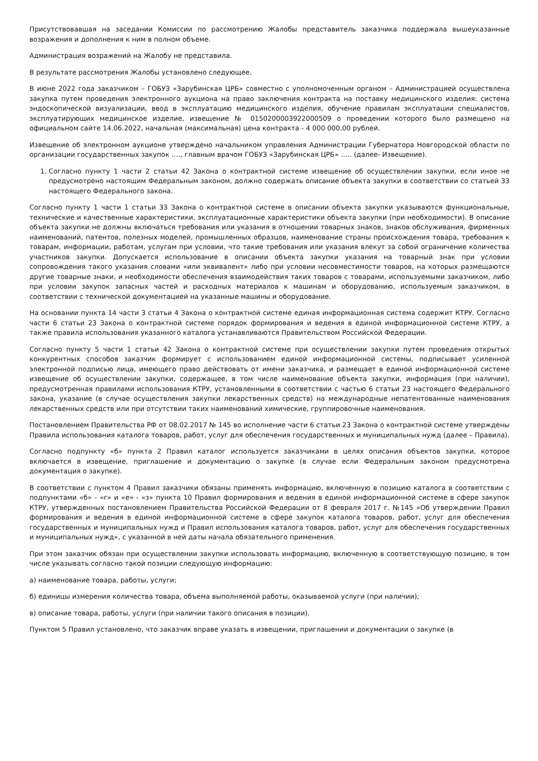Присутствовавшая на заседании Комиссии по рассмотрению Жалобы представитель заказчика поддержала вышеуказанные возражения и дополнения к ним в полном объеме.
Администрация возражений на Жалобу не представила.
В результате рассмотрения Жалобы установлено следующее.
В июне 2022 года заказчиком – ГОБУЗ «Зарубинская ЦРБ» совместно с уполномоченным органом – Администрацией осуществлена закупка путем проведения электронного аукциона на право заключения контракта на поставку медицинского изделия: система эндоскопической визуализации, ввод в эксплуатацию медицинского изделия, обучение правилам эксплуатации специалистов, эксплуатирующих медицинское изделие, извещение № 0150200003922000509 о проведении которого было размещено на официальном сайте 14.06.2022, начальная (максимальная) цена контракта - 4 000 000,00 рублей.
Извещение об электронном аукционе утверждено начальником управления Администрации Губернатора Новгородской области по организации государственных закупок …., главным врачом ГОБУЗ «Зарубинская ЦРБ» ….. (далее- Извещение).
1. Согласно пункту 1 части 2 статьи 42 Закона о контрактной системе извещение об осуществлении закупки, если иное не предусмотрено настоящим Федеральным законом, должно содержать описание объекта закупки в соответствии со статьей 33 настоящего Федерального закона.
Согласно пункту 1 части 1 статьи 33 Закона о контрактной системе в описании объекта закупки указываются функциональные, технические и качественные характеристики, эксплуатационные характеристики объекта закупки (при необходимости). В описание объекта закупки не должны включаться требования или указания в отношении товарных знаков, знаков обслуживания, фирменных наименований, патентов, полезных моделей, промышленных образцов, наименование страны происхождения товара, требования к товарам, информации, работам, услугам при условии, что такие требования или указания влекут за собой ограничение количества участников закупки. Допускается использование в описании объекта закупки указания на товарный знак при условии сопровождения такого указания словами «или эквивалент» либо при условии несовместимости товаров, на которых размещаются другие товарные знаки, и необходимости обеспечения взаимодействия таких товаров с товарами, используемыми заказчиком, либо при условии закупок запасных частей и расходных материалов к машинам и оборудованию, используемым заказчиком, в соответствии с технической документацией на указанные машины и оборудование.
На основании пункта 14 части 3 статьи 4 Закона о контрактной системе единая информационная система содержит КТРУ. Согласно части 6 статьи 23 Закона о контрактной системе порядок формирования и ведения в единой информационной системе КТРУ, а также правила использования указанного каталога устанавливаются Правительством Российской Федерации.
Согласно пункту 5 части 1 статьи 42 Закона о контрактной системе при осуществлении закупки путем проведения открытых конкурентных способов заказчик формирует с использованием единой информационной системы, подписывает усиленной электронной подписью лица, имеющего право действовать от имени заказчика, и размещает в единой информационной системе извещение об осуществлении закупки, содержащее, в том числе наименование объекта закупки, информация (при наличии), предусмотренная правилами использования КТРУ, установленными в соответствии с частью 6 статьи 23 настоящего Федерального закона, указание (в случае осуществления закупки лекарственных средств) на международные непатентованные наименования лекарственных средств или при отсутствии таких наименований химические, группировочные наименования.
Постановлением Правительства РФ от 08.02.2017 № 145 во исполнение части 6 статьи 23 Закона о контрактной системе утверждены Правила использования каталога товаров, работ, услуг для обеспечения государственных и муниципальных нужд (далее – Правила).
Согласно подпункту «б» пункта 2 Правил каталог используется заказчиками в целях описания объектов закупки, которое включается в извещение, приглашение и документацию о закупке (в случае если Федеральным законом предусмотрена документация о закупке).
В соответствии с пунктом 4 Правил заказчики обязаны применять информацию, включенную в позицию каталога в соответствии с подпунктами «б» - «г» и «е» - «з» пункта 10 Правил формирования и ведения в единой информационной системе в сфере закупок КТРУ, утвержденных постановлением Правительства Российской Федерации от 8 февраля 2017 г. №145 «Об утверждении Правил формирования и ведения в единой информационной системе в сфере закупок каталога товаров, работ, услуг для обеспечения государственных и муниципальных нужд и Правил использования каталога товаров, работ, услуг для обеспечения государственных и муниципальных нужд», с указанной в ней даты начала обязательного применения.
При этом заказчик обязан при осуществлении закупки использовать информацию, включенную в соответствующую позицию, в том числе указывать согласно такой позиции следующую информацию:
а) наименование товара, работы, услуги;
б) единицы измерения количества товара, объема выполняемой работы, оказываемой услуги (при наличии);
в) описание товара, работы, услуги (при наличии такого описания в позиции).
Пунктом 5 Правил установлено, что заказчик вправе указать в извещении, приглашении и документации о закупке (в